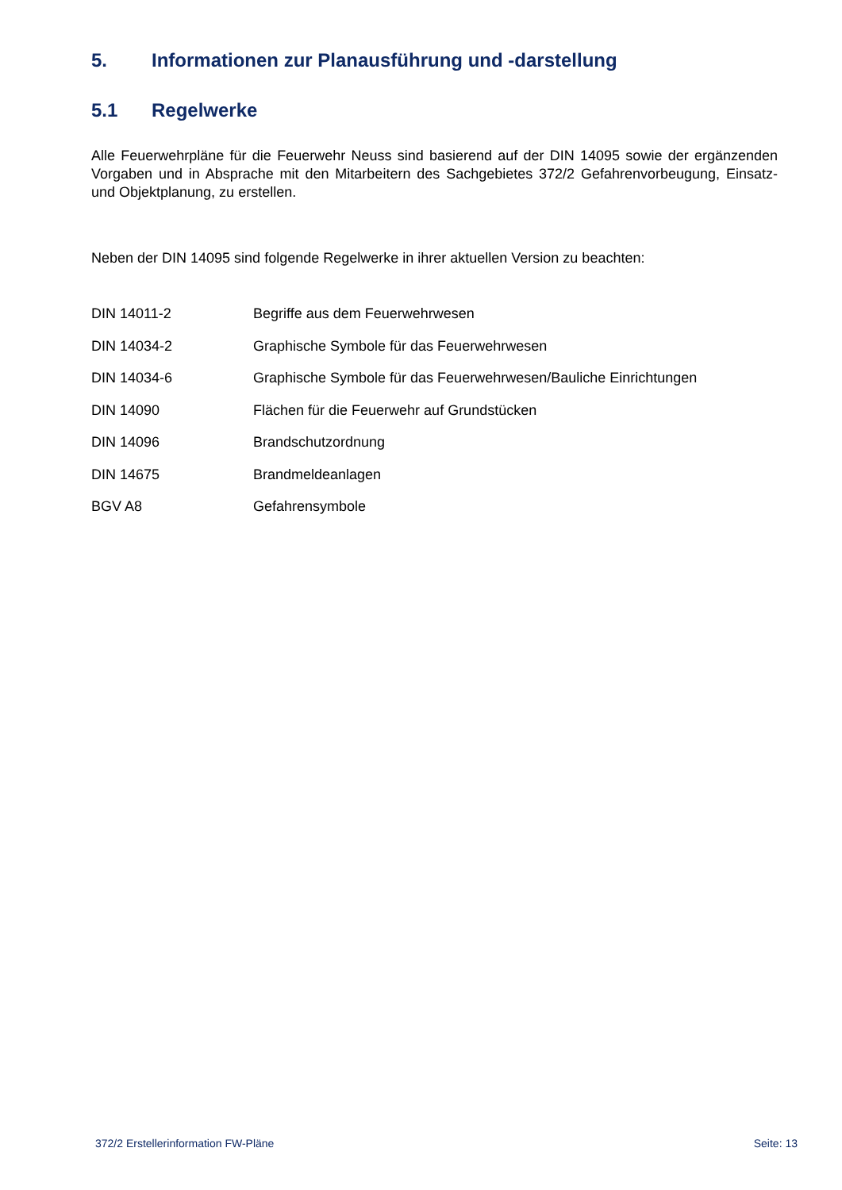5. Informationen zur Planausführung und -darstellung
5.1 Regelwerke
Alle Feuerwehrpläne für die Feuerwehr Neuss sind basierend auf der DIN 14095 sowie der ergänzenden Vorgaben und in Absprache mit den Mitarbeitern des Sachgebietes 372/2 Gefahrenvorbeugung, Einsatz- und Objektplanung, zu erstellen.
Neben der DIN 14095 sind folgende Regelwerke in ihrer aktuellen Version zu beachten:
| DIN 14011-2 | Begriffe aus dem Feuerwehrwesen |
| DIN 14034-2 | Graphische Symbole für das Feuerwehrwesen |
| DIN 14034-6 | Graphische Symbole für das Feuerwehrwesen/Bauliche Einrichtungen |
| DIN 14090 | Flächen für die Feuerwehr auf Grundstücken |
| DIN 14096 | Brandschutzordnung |
| DIN 14675 | Brandmeldeanlagen |
| BGV A8 | Gefahrensymbole |
372/2 Erstellerinformation FW-Pläne Seite: 13